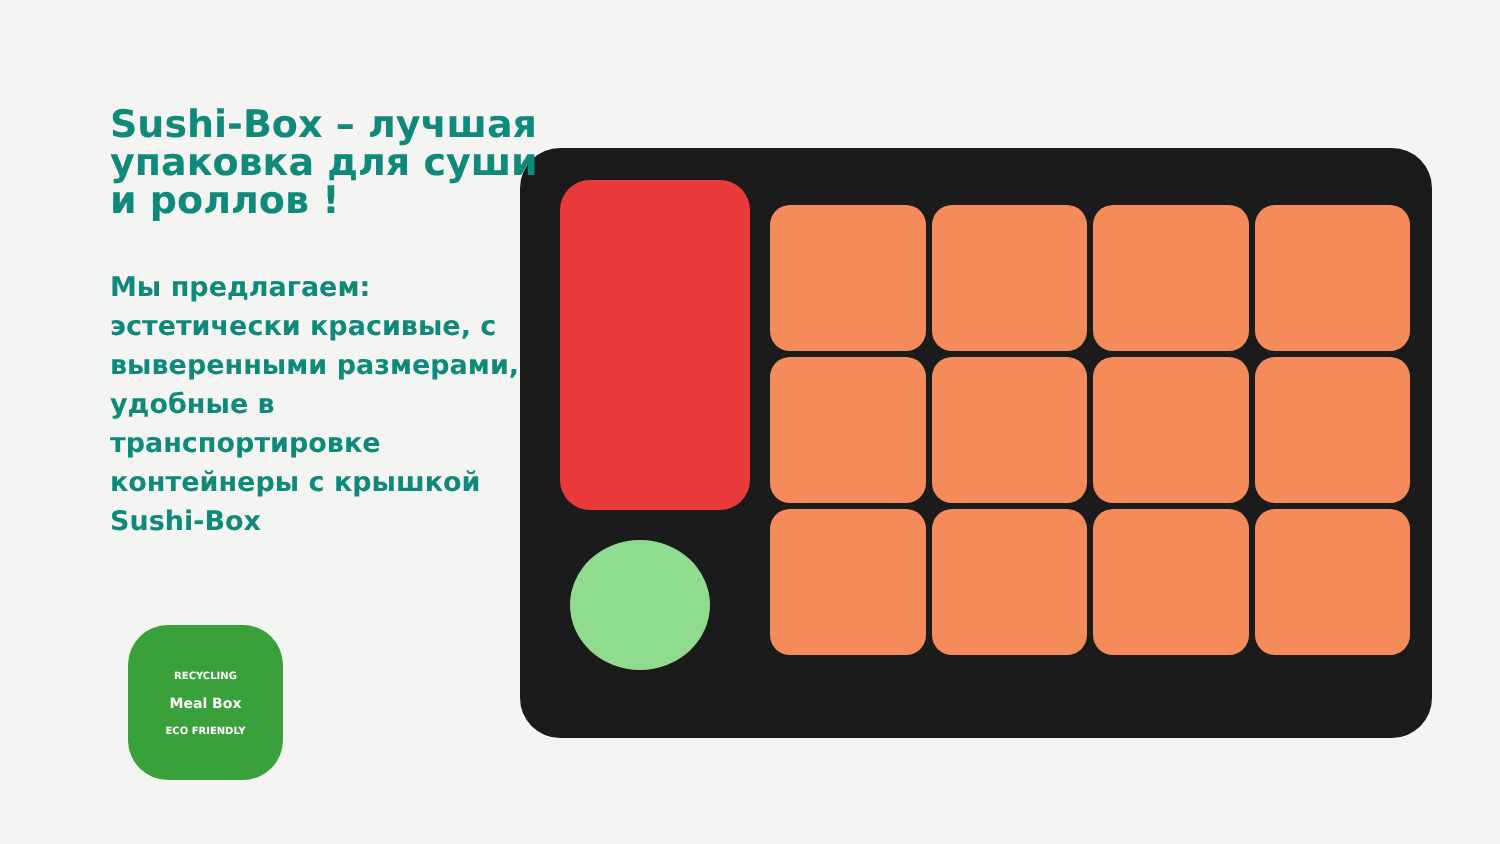Sushi-Box – лучшая упаковка для суши и роллов !
Мы предлагаем: эстетически красивые, с выверенными размерами, удобные в транспортировке контейнеры с крышкой Sushi-Box
RECYCLING
Meal Box
ECO FRIENDLY